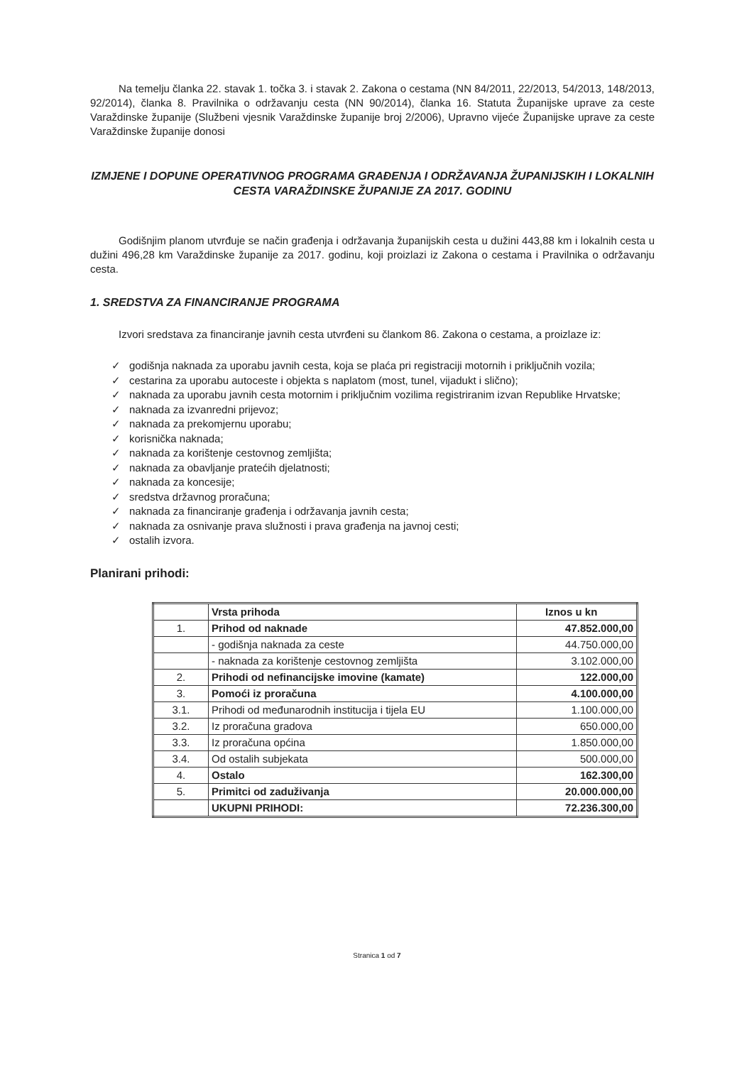Na temelju članka 22. stavak 1. točka 3. i stavak 2. Zakona o cestama (NN 84/2011, 22/2013, 54/2013, 148/2013, 92/2014), članka 8. Pravilnika o održavanju cesta (NN 90/2014), članka 16. Statuta Županijske uprave za ceste Varaždinske županije (Službeni vjesnik Varaždinske županije broj 2/2006), Upravno vijeće Županijske uprave za ceste Varaždinske županije donosi
IZMJENE I DOPUNE OPERATIVNOG PROGRAMA GRAĐENJA I ODRŽAVANJA ŽUPANIJSKIH I LOKALNIH CESTA VARAŽDINSKE ŽUPANIJE ZA 2017. GODINU
Godišnjim planom utvrđuje se način građenja i održavanja županijskih cesta u dužini 443,88 km i lokalnih cesta u dužini 496,28 km Varaždinske županije za 2017. godinu, koji proizlazi iz Zakona o cestama i Pravilnika o održavanju cesta.
1. SREDSTVA ZA FINANCIRANJE PROGRAMA
Izvori sredstava za financiranje javnih cesta utvrđeni su člankom 86. Zakona o cestama, a proizlaze iz:
✓ godišnja naknada za uporabu javnih cesta, koja se plaća pri registraciji motornih i priključnih vozila;
✓ cestarina za uporabu autoceste i objekta s naplatom (most, tunel, vijadukt i slično);
✓ naknada za uporabu javnih cesta motornim i priključnim vozilima registriranim izvan Republike Hrvatske;
✓ naknada za izvanredni prijevoz;
✓ naknada za prekomjernu uporabu;
✓ korisnička naknada;
✓ naknada za korištenje cestovnog zemljišta;
✓ naknada za obavljanje pratećih djelatnosti;
✓ naknada za koncesije;
✓ sredstva državnog proračuna;
✓ naknada za financiranje građenja i održavanja javnih cesta;
✓ naknada za osnivanje prava služnosti i prava građenja na javnoj cesti;
✓ ostalih izvora.
Planirani prihodi:
| | Vrsta prihoda | Iznos u kn |
| 1. | Prihod od naknade | 47.852.000,00 |
| | - godišnja naknada za ceste | 44.750.000,00 |
| | - naknada za korištenje cestovnog zemljišta | 3.102.000,00 |
| 2. | Prihodi od nefinancijske imovine (kamate) | 122.000,00 |
| 3. | Pomoći iz proračuna | 4.100.000,00 |
| 3.1. | Prihodi od međunarodnih institucija i tijela EU | 1.100.000,00 |
| 3.2. | Iz proračuna gradova | 650.000,00 |
| 3.3. | Iz proračuna općina | 1.850.000,00 |
| 3.4. | Od ostalih subjekata | 500.000,00 |
| 4. | Ostalo | 162.300,00 |
| 5. | Primitci od zaduživanja | 20.000.000,00 |
| | UKUPNI PRIHODI: | 72.236.300,00 |
Stranica 1 od 7